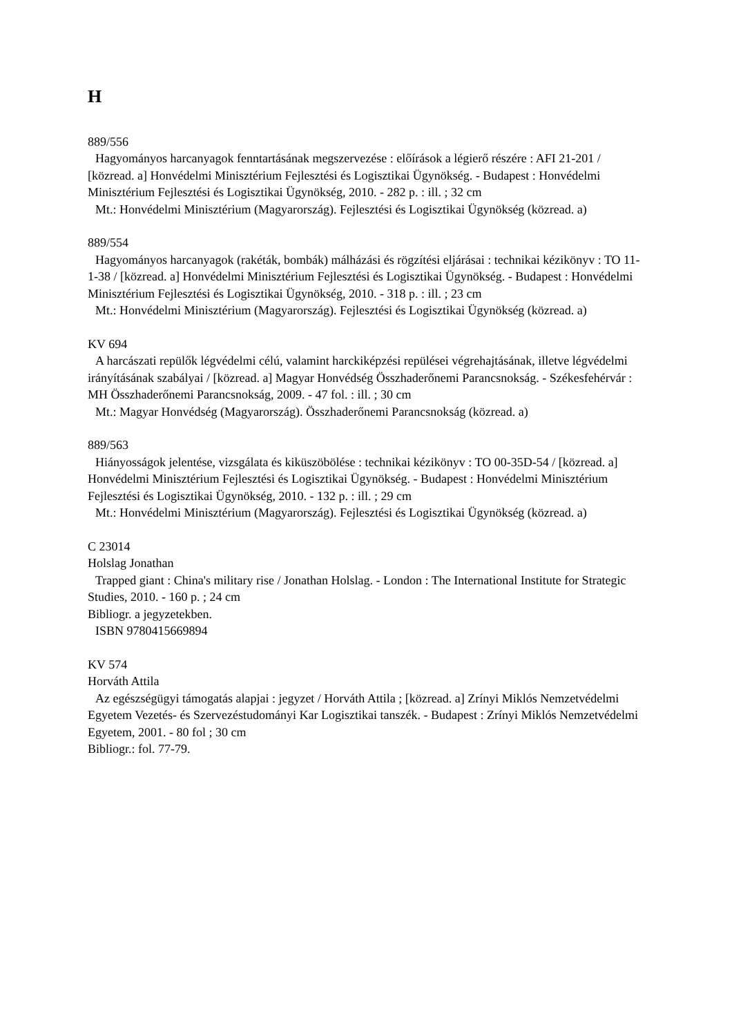H
889/556
Hagyományos harcanyagok fenntartásának megszervezése : előírások a légierő részére : AFI 21-201 / [közread. a] Honvédelmi Minisztérium Fejlesztési és Logisztikai Ügynökség. - Budapest : Honvédelmi Minisztérium Fejlesztési és Logisztikai Ügynökség, 2010. - 282 p. : ill. ; 32 cm
Mt.: Honvédelmi Minisztérium (Magyarország). Fejlesztési és Logisztikai Ügynökség (közread. a)
889/554
Hagyományos harcanyagok (rakéták, bombák) málházási és rögzítési eljárásai : technikai kézikönyv : TO 11-1-38 / [közread. a] Honvédelmi Minisztérium Fejlesztési és Logisztikai Ügynökség. - Budapest : Honvédelmi Minisztérium Fejlesztési és Logisztikai Ügynökség, 2010. - 318 p. : ill. ; 23 cm
Mt.: Honvédelmi Minisztérium (Magyarország). Fejlesztési és Logisztikai Ügynökség (közread. a)
KV 694
A harcászati repülők légvédelmi célú, valamint harckiképzési repülései végrehajtásának, illetve légvédelmi irányításának szabályai / [közread. a] Magyar Honvédség Összhaderőnemi Parancsnokság. - Székesfehérvár : MH Összhaderőnemi Parancsnokság, 2009. - 47 fol. : ill. ; 30 cm
Mt.: Magyar Honvédség (Magyarország). Összhaderőnemi Parancsnokság (közread. a)
889/563
Hiányosságok jelentése, vizsgálata és kiküszöbölése : technikai kézikönyv : TO 00-35D-54 / [közread. a] Honvédelmi Minisztérium Fejlesztési és Logisztikai Ügynökség. - Budapest : Honvédelmi Minisztérium Fejlesztési és Logisztikai Ügynökség, 2010. - 132 p. : ill. ; 29 cm
Mt.: Honvédelmi Minisztérium (Magyarország). Fejlesztési és Logisztikai Ügynökség (közread. a)
C 23014
Holslag Jonathan
Trapped giant : China's military rise / Jonathan Holslag. - London : The International Institute for Strategic Studies, 2010. - 160 p. ; 24 cm
Bibliogr. a jegyzetekben.
ISBN 9780415669894
KV 574
Horváth Attila
Az egészségügyi támogatás alapjai : jegyzet / Horváth Attila ; [közread. a] Zrínyi Miklós Nemzetvédelmi Egyetem Vezetés- és Szervezéstudományi Kar Logisztikai tanszék. - Budapest : Zrínyi Miklós Nemzetvédelmi Egyetem, 2001. - 80 fol ; 30 cm
Bibliogr.: fol. 77-79.